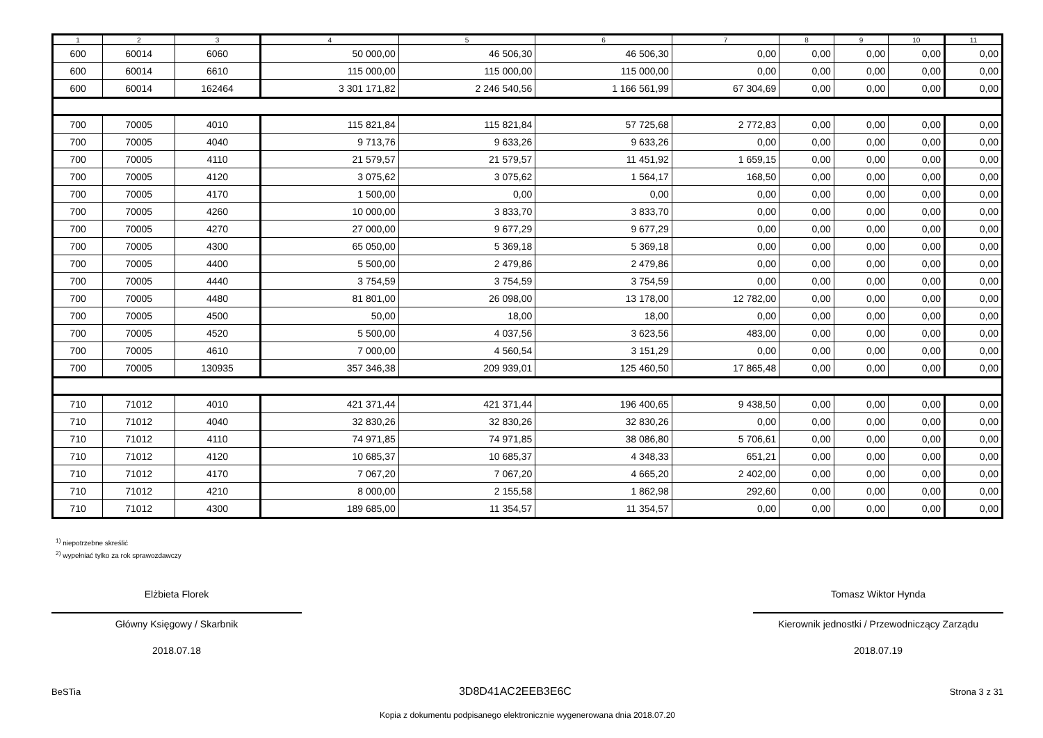| 1 | 2 | 3 | 4 | 5 | 6 | 7 | 8 | 9 | 10 | 11 |
| --- | --- | --- | --- | --- | --- | --- | --- | --- | --- | --- |
| 600 | 60014 | 6060 | 50 000,00 | 46 506,30 | 46 506,30 | 0,00 | 0,00 | 0,00 | 0,00 | 0,00 |
| 600 | 60014 | 6610 | 115 000,00 | 115 000,00 | 115 000,00 | 0,00 | 0,00 | 0,00 | 0,00 | 0,00 |
| 600 | 60014 | 162464 | 3 301 171,82 | 2 246 540,56 | 1 166 561,99 | 67 304,69 | 0,00 | 0,00 | 0,00 | 0,00 |
| 700 | 70005 | 4010 | 115 821,84 | 115 821,84 | 57 725,68 | 2 772,83 | 0,00 | 0,00 | 0,00 | 0,00 |
| 700 | 70005 | 4040 | 9 713,76 | 9 633,26 | 9 633,26 | 0,00 | 0,00 | 0,00 | 0,00 | 0,00 |
| 700 | 70005 | 4110 | 21 579,57 | 21 579,57 | 11 451,92 | 1 659,15 | 0,00 | 0,00 | 0,00 | 0,00 |
| 700 | 70005 | 4120 | 3 075,62 | 3 075,62 | 1 564,17 | 168,50 | 0,00 | 0,00 | 0,00 | 0,00 |
| 700 | 70005 | 4170 | 1 500,00 | 0,00 | 0,00 | 0,00 | 0,00 | 0,00 | 0,00 | 0,00 |
| 700 | 70005 | 4260 | 10 000,00 | 3 833,70 | 3 833,70 | 0,00 | 0,00 | 0,00 | 0,00 | 0,00 |
| 700 | 70005 | 4270 | 27 000,00 | 9 677,29 | 9 677,29 | 0,00 | 0,00 | 0,00 | 0,00 | 0,00 |
| 700 | 70005 | 4300 | 65 050,00 | 5 369,18 | 5 369,18 | 0,00 | 0,00 | 0,00 | 0,00 | 0,00 |
| 700 | 70005 | 4400 | 5 500,00 | 2 479,86 | 2 479,86 | 0,00 | 0,00 | 0,00 | 0,00 | 0,00 |
| 700 | 70005 | 4440 | 3 754,59 | 3 754,59 | 3 754,59 | 0,00 | 0,00 | 0,00 | 0,00 | 0,00 |
| 700 | 70005 | 4480 | 81 801,00 | 26 098,00 | 13 178,00 | 12 782,00 | 0,00 | 0,00 | 0,00 | 0,00 |
| 700 | 70005 | 4500 | 50,00 | 18,00 | 18,00 | 0,00 | 0,00 | 0,00 | 0,00 | 0,00 |
| 700 | 70005 | 4520 | 5 500,00 | 4 037,56 | 3 623,56 | 483,00 | 0,00 | 0,00 | 0,00 | 0,00 |
| 700 | 70005 | 4610 | 7 000,00 | 4 560,54 | 3 151,29 | 0,00 | 0,00 | 0,00 | 0,00 | 0,00 |
| 700 | 70005 | 130935 | 357 346,38 | 209 939,01 | 125 460,50 | 17 865,48 | 0,00 | 0,00 | 0,00 | 0,00 |
| 710 | 71012 | 4010 | 421 371,44 | 421 371,44 | 196 400,65 | 9 438,50 | 0,00 | 0,00 | 0,00 | 0,00 |
| 710 | 71012 | 4040 | 32 830,26 | 32 830,26 | 32 830,26 | 0,00 | 0,00 | 0,00 | 0,00 | 0,00 |
| 710 | 71012 | 4110 | 74 971,85 | 74 971,85 | 38 086,80 | 5 706,61 | 0,00 | 0,00 | 0,00 | 0,00 |
| 710 | 71012 | 4120 | 10 685,37 | 10 685,37 | 4 348,33 | 651,21 | 0,00 | 0,00 | 0,00 | 0,00 |
| 710 | 71012 | 4170 | 7 067,20 | 7 067,20 | 4 665,20 | 2 402,00 | 0,00 | 0,00 | 0,00 | 0,00 |
| 710 | 71012 | 4210 | 8 000,00 | 2 155,58 | 1 862,98 | 292,60 | 0,00 | 0,00 | 0,00 | 0,00 |
| 710 | 71012 | 4300 | 189 685,00 | 11 354,57 | 11 354,57 | 0,00 | 0,00 | 0,00 | 0,00 | 0,00 |
<sup>1)</sup> niepotrzebne skreślić
<sup>2)</sup> wypełniać tylko za rok sprawozdawczy
Elżbieta Florek
Główny Księgowy / Skarbnik
2018.07.18
Tomasz Wiktor Hynda
Kierownik jednostki / Przewodniczący Zarządu
2018.07.19
BeSTia 3D8D41AC2EEB3E6C Strona 3 z 31
Kopia z dokumentu podpisanego elektronicznie wygenerowana dnia 2018.07.20